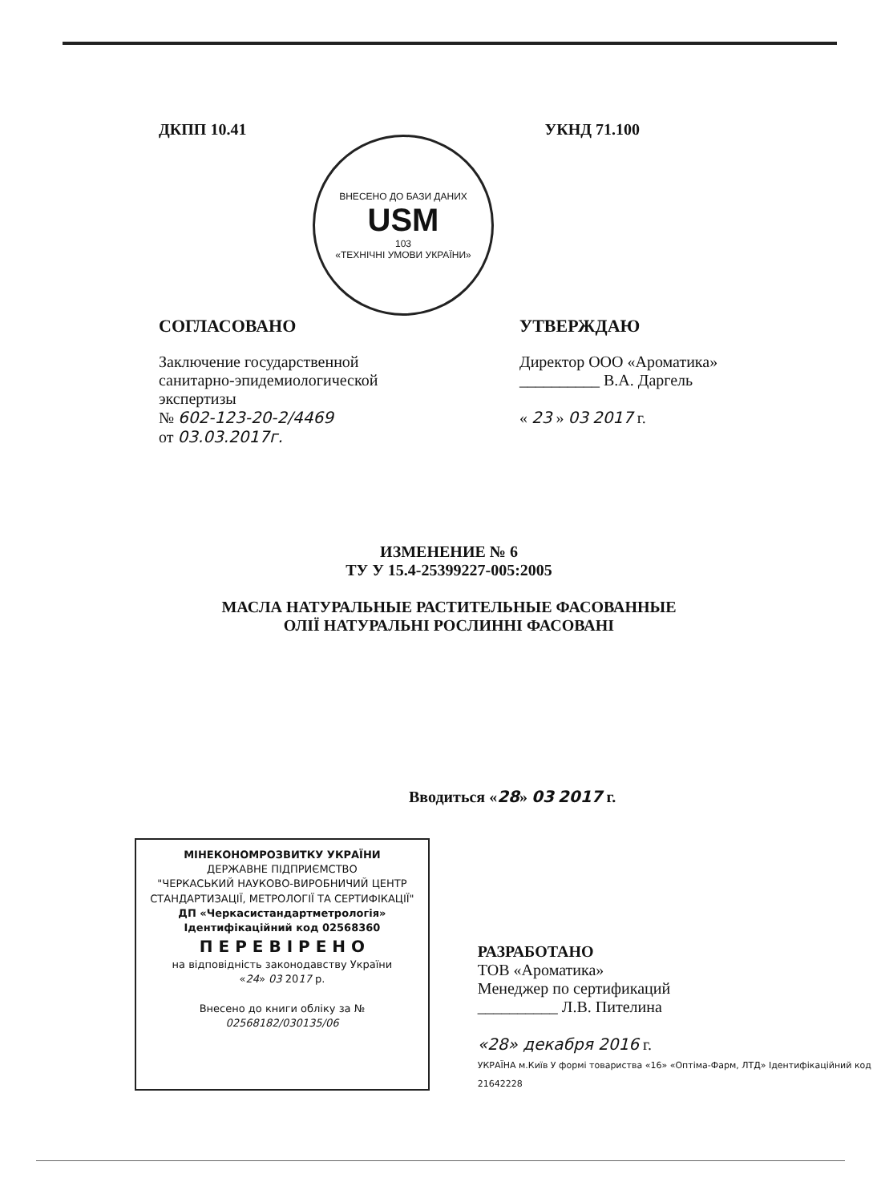ДКПП 10.41 УКНД 71.100
ВНЕСЕНО ДО БАЗИ ДАНИХ
USM
103
«ТЕХНІЧНІ УМОВИ УКРАЇНИ»
СОГЛАСОВАНО
Заключение государственной
санитарно-эпидемиологической
экспертизы
№ 602-123-20-2/4469
от 03.03.2017г.
УТВЕРЖДАЮ
Директор ООО «Ароматика»
__________ В.А. Даргель
« 23 » 03 2017 г.
ИЗМЕНЕНИЕ № 6
ТУ У 15.4-25399227-005:2005
МАСЛА НАТУРАЛЬНЫЕ РАСТИТЕЛЬНЫЕ ФАСОВАННЫЕ
ОЛІЇ НАТУРАЛЬНІ РОСЛИННІ ФАСОВАНІ
Вводиться «28» 03 2017 г.
МІНЕКОНОМРОЗВИТКУ УКРАЇНИ
ДЕРЖАВНЕ ПІДПРИЄМСТВО
"ЧЕРКАСЬКИЙ НАУКОВО-ВИРОБНИЧИЙ ЦЕНТР СТАНДАРТИЗАЦІЇ, МЕТРОЛОГІЇ ТА СЕРТИФІКАЦІЇ"
ДП «Черкасистандартметрологія»
Ідентифікаційний код 02568360
П Е Р Е В І Р Е Н О
на відповідність законодавству України
«24» 03 2017 р.
Внесено до книги обліку за № 02568182/030135/06
РАЗРАБОТАНО
ТОВ «Ароматика»
Менеджер по сертификаций
__________ Л.В. Пителина
«28» декабря 2016 г.
УКРАЇНА м.Київ У формі товариства «16» «Оптіма-Фарм, ЛТД» Ідентифікаційний код 21642228